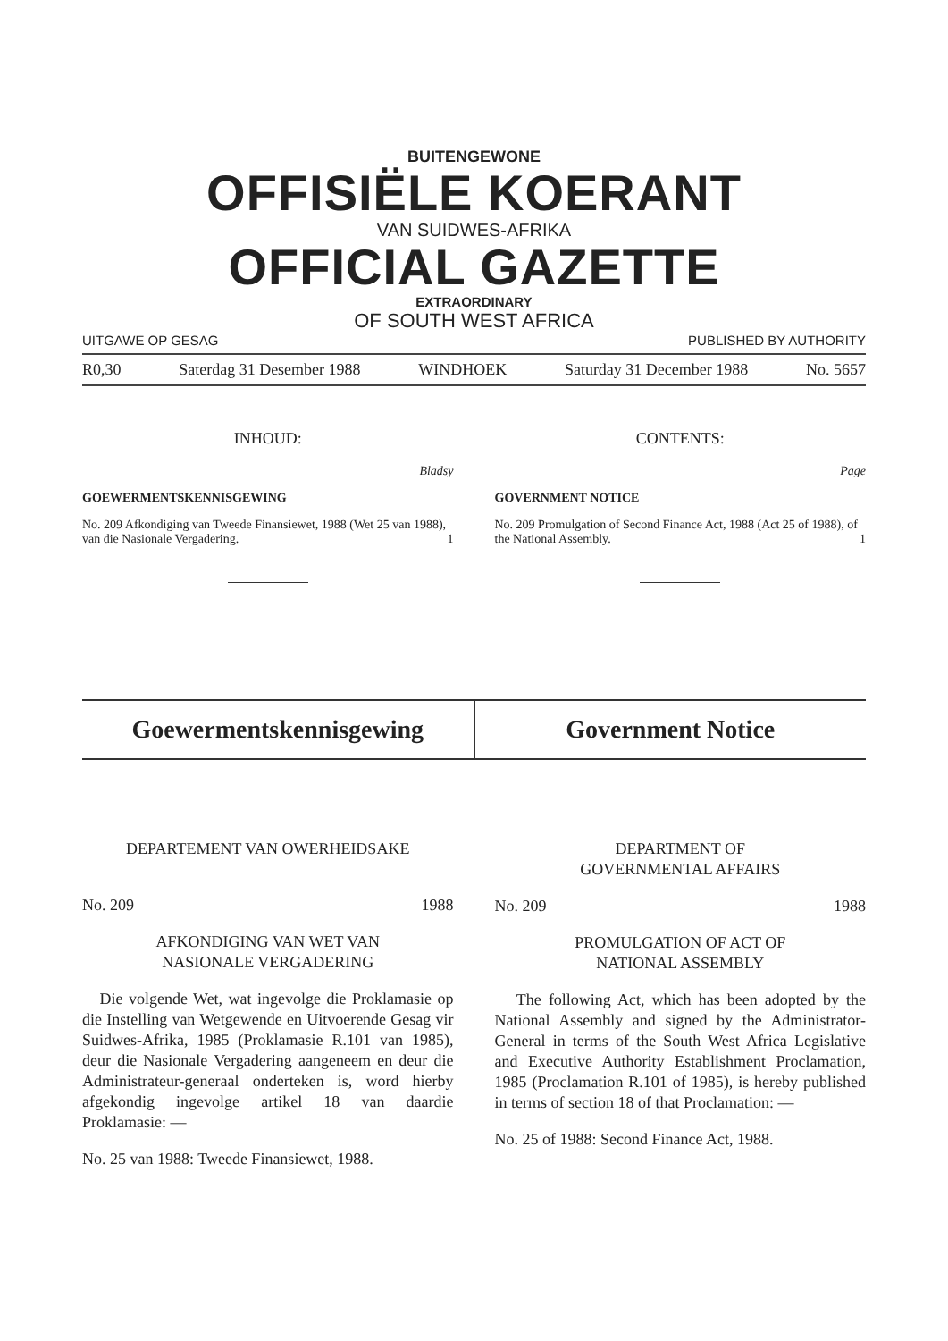BUITENGEWONE
OFFISIËLE KOERANT
VAN SUIDWES-AFRIKA
OFFICIAL GAZETTE
EXTRAORDINARY
OF SOUTH WEST AFRICA
UITGAWE OP GESAG PUBLISHED BY AUTHORITY
R0,30 Saterdag 31 Desember 1988 WINDHOEK Saturday 31 December 1988 No. 5657
INHOUD:
Bladsy
GOEWERMENTSKENNISGEWING
No. 209 Afkondiging van Tweede Finansiewet, 1988 (Wet 25 van 1988), van die Nasionale Vergadering. 1
CONTENTS:
Page
GOVERNMENT NOTICE
No. 209 Promulgation of Second Finance Act, 1988 (Act 25 of 1988), of the National Assembly. 1
Goewermentskennisgewing Government Notice
DEPARTEMENT VAN OWERHEIDSAKE
No. 209 1988
AFKONDIGING VAN WET VAN
NASIONALE VERGADERING
Die volgende Wet, wat ingevolge die Proklamasie op die Instelling van Wetgewende en Uitvoerende Gesag vir Suidwes-Afrika, 1985 (Proklamasie R.101 van 1985), deur die Nasionale Vergadering aangeneem en deur die Administrateur-generaal onderteken is, word hierby afgekondig ingevolge artikel 18 van daardie Proklamasie: —
No. 25 van 1988: Tweede Finansiewet, 1988.
DEPARTMENT OF
GOVERNMENTAL AFFAIRS
No. 209 1988
PROMULGATION OF ACT OF
NATIONAL ASSEMBLY
The following Act, which has been adopted by the National Assembly and signed by the Administrator-General in terms of the South West Africa Legislative and Executive Authority Establishment Proclamation, 1985 (Proclamation R.101 of 1985), is hereby published in terms of section 18 of that Proclamation: —
No. 25 of 1988: Second Finance Act, 1988.